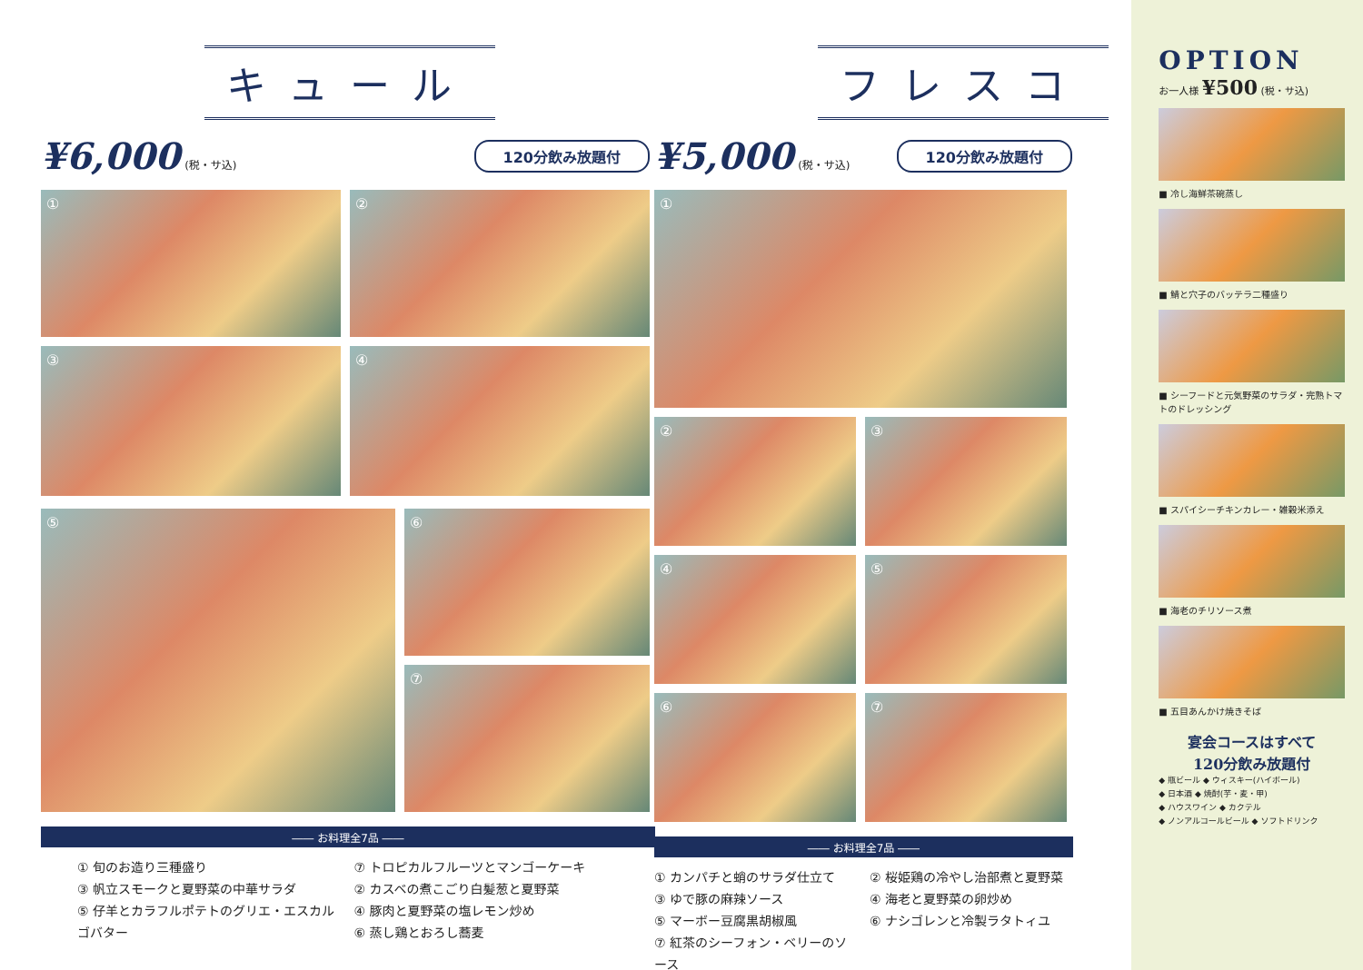キュール
¥6,000 (税・サ込) 120分飲み放題付
①
②
③
④
⑤
⑥
⑦
―― お料理全7品 ――
① 旬のお造り三種盛り
③ 帆立スモークと夏野菜の中華サラダ
⑤ 仔羊とカラフルポテトのグリエ・エスカルゴバター
⑦ トロピカルフルーツとマンゴーケーキ
② カスベの煮こごり白髪葱と夏野菜
④ 豚肉と夏野菜の塩レモン炒め
⑥ 蒸し鶏とおろし蕎麦
フレスコ
¥5,000 (税・サ込) 120分飲み放題付
①
②
③
④
⑤
⑥
⑦
―― お料理全7品 ――
① カンパチと蛸のサラダ仕立て
③ ゆで豚の麻辣ソース
⑤ マーボー豆腐黒胡椒風
⑦ 紅茶のシーフォン・ベリーのソース
② 桜姫鶏の冷やし治部煮と夏野菜
④ 海老と夏野菜の卵炒め
⑥ ナシゴレンと冷製ラタトィユ
OPTION
お一人様 ¥500 (税・サ込)
■ 冷し海鮮茶碗蒸し
■ 鯖と穴子のバッテラ二種盛り
■ シーフードと元気野菜のサラダ・完熟トマトのドレッシング
■ スパイシーチキンカレー・雑穀米添え
■ 海老のチリソース煮
■ 五目あんかけ焼きそば
宴会コースはすべて
120分飲み放題付
◆ 瓶ビール ◆ ウィスキー(ハイボール)
◆ 日本酒 ◆ 焼酎(芋・麦・甲)
◆ ハウスワイン ◆ カクテル
◆ ノンアルコールビール ◆ ソフトドリンク